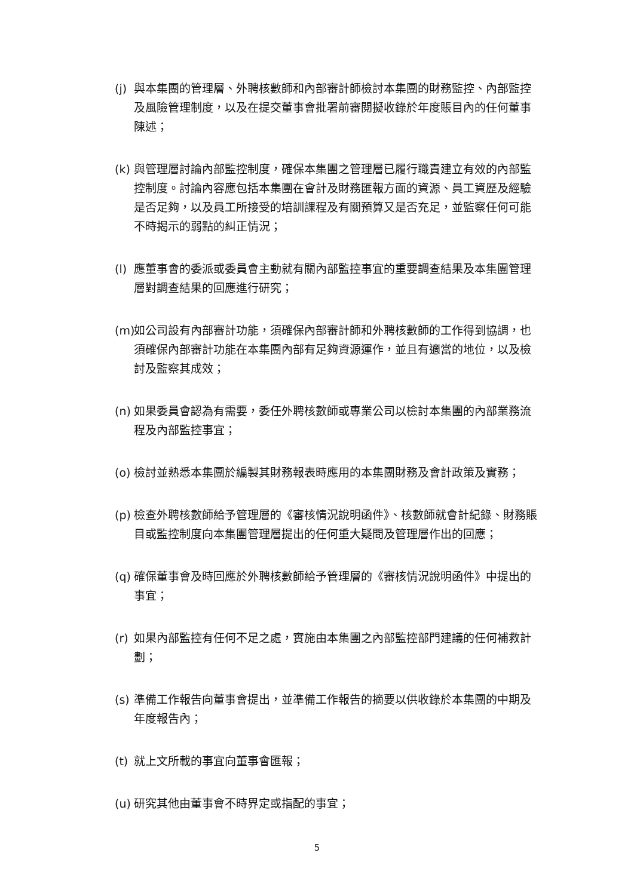(j) 與本集團的管理層、外聘核數師和內部審計師檢討本集團的財務監控、內部監控及風險管理制度，以及在提交董事會批署前審閱擬收錄於年度賬目內的任何董事陳述；
(k) 與管理層討論內部監控制度，確保本集團之管理層已履行職責建立有效的內部監控制度。討論內容應包括本集團在會計及財務匯報方面的資源、員工資歷及經驗是否足夠，以及員工所接受的培訓課程及有關預算又是否充足，並監察任何可能不時揭示的弱點的糾正情況；
(l) 應董事會的委派或委員會主動就有關內部監控事宜的重要調查結果及本集團管理層對調查結果的回應進行研究；
(m) 如公司設有內部審計功能，須確保內部審計師和外聘核數師的工作得到協調，也須確保內部審計功能在本集團內部有足夠資源運作，並且有適當的地位，以及檢討及監察其成效；
(n) 如果委員會認為有需要，委任外聘核數師或專業公司以檢討本集團的內部業務流程及內部監控事宜；
(o) 檢討並熟悉本集團於編製其財務報表時應用的本集團財務及會計政策及實務；
(p) 檢查外聘核數師給予管理層的《審核情況說明函件》、核數師就會計紀錄、財務賬目或監控制度向本集團管理層提出的任何重大疑問及管理層作出的回應；
(q) 確保董事會及時回應於外聘核數師給予管理層的《審核情況說明函件》中提出的事宜；
(r) 如果內部監控有任何不足之處，實施由本集團之內部監控部門建議的任何補救計劃；
(s) 準備工作報告向董事會提出，並準備工作報告的摘要以供收錄於本集團的中期及年度報告內；
(t) 就上文所載的事宜向董事會匯報；
(u) 研究其他由董事會不時界定或指配的事宜；
5